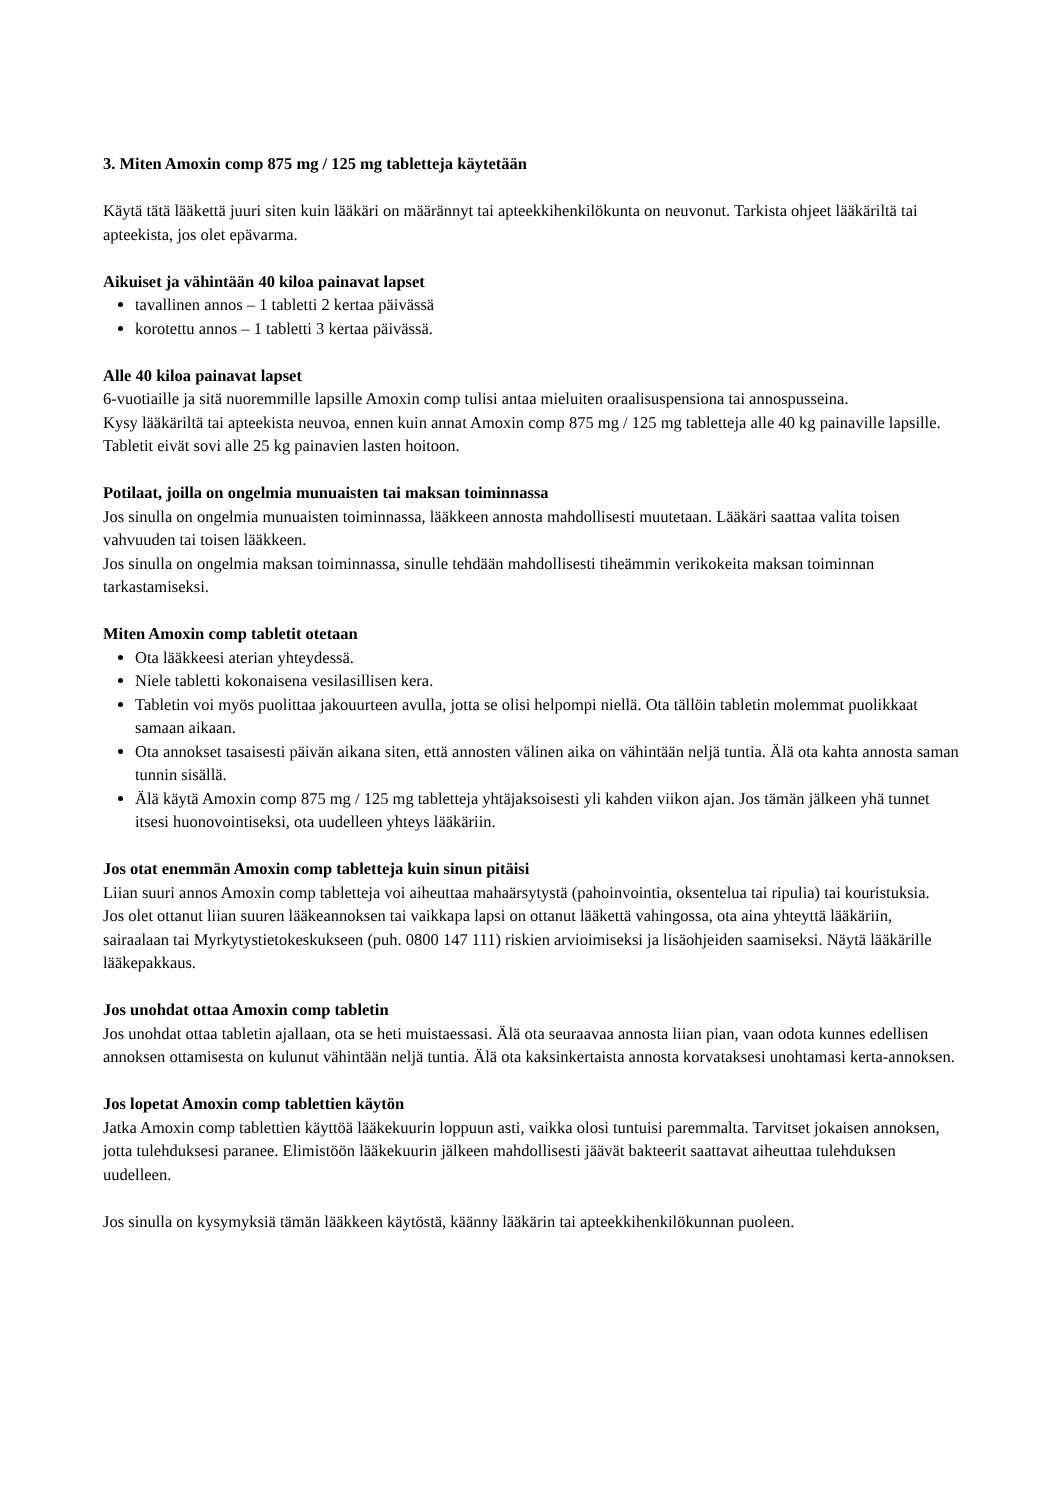3. Miten Amoxin comp 875 mg / 125 mg tabletteja käytetään
Käytä tätä lääkettä juuri siten kuin lääkäri on määrännyt tai apteekkihenkilökunta on neuvonut. Tarkista ohjeet lääkäriltä tai apteekista, jos olet epävarma.
Aikuiset ja vähintään 40 kiloa painavat lapset
tavallinen annos – 1 tabletti 2 kertaa päivässä
korotettu annos – 1 tabletti 3 kertaa päivässä.
Alle 40 kiloa painavat lapset
6-vuotiaille ja sitä nuoremmille lapsille Amoxin comp tulisi antaa mieluiten oraalisuspensiona tai annospusseina.
Kysy lääkäriltä tai apteekista neuvoa, ennen kuin annat Amoxin comp 875 mg / 125 mg tabletteja alle 40 kg painaville lapsille. Tabletit eivät sovi alle 25 kg painavien lasten hoitoon.
Potilaat, joilla on ongelmia munuaisten tai maksan toiminnassa
Jos sinulla on ongelmia munuaisten toiminnassa, lääkkeen annosta mahdollisesti muutetaan. Lääkäri saattaa valita toisen vahvuuden tai toisen lääkkeen.
Jos sinulla on ongelmia maksan toiminnassa, sinulle tehdään mahdollisesti tiheämmin verikokeita maksan toiminnan tarkastamiseksi.
Miten Amoxin comp tabletit otetaan
Ota lääkkeesi aterian yhteydessä.
Niele tabletti kokonaisena vesilasillisen kera.
Tabletin voi myös puolittaa jakouurteen avulla, jotta se olisi helpompi niellä. Ota tällöin tabletin molemmat puolikkaat samaan aikaan.
Ota annokset tasaisesti päivän aikana siten, että annosten välinen aika on vähintään neljä tuntia. Älä ota kahta annosta saman tunnin sisällä.
Älä käytä Amoxin comp 875 mg / 125 mg tabletteja yhtäjaksoisesti yli kahden viikon ajan. Jos tämän jälkeen yhä tunnet itsesi huonovointiseksi, ota uudelleen yhteys lääkäriin.
Jos otat enemmän Amoxin comp tabletteja kuin sinun pitäisi
Liian suuri annos Amoxin comp tabletteja voi aiheuttaa mahaärsytystä (pahoinvointia, oksentelua tai ripulia) tai kouristuksia.
Jos olet ottanut liian suuren lääkeannoksen tai vaikkapa lapsi on ottanut lääkettä vahingossa, ota aina yhteyttä lääkäriin, sairaalaan tai Myrkytystietokeskukseen (puh. 0800 147 111) riskien arvioimiseksi ja lisäohjeiden saamiseksi. Näytä lääkärille lääkepakkaus.
Jos unohdat ottaa Amoxin comp tabletin
Jos unohdat ottaa tabletin ajallaan, ota se heti muistaessasi. Älä ota seuraavaa annosta liian pian, vaan odota kunnes edellisen annoksen ottamisesta on kulunut vähintään neljä tuntia. Älä ota kaksinkertaista annosta korvataksesi unohtamasi kerta-annoksen.
Jos lopetat Amoxin comp tablettien käytön
Jatka Amoxin comp tablettien käyttöä lääkekuurin loppuun asti, vaikka olosi tuntuisi paremmalta. Tarvitset jokaisen annoksen, jotta tulehduksesi paranee. Elimistöön lääkekuurin jälkeen mahdollisesti jäävät bakteerit saattavat aiheuttaa tulehduksen uudelleen.
Jos sinulla on kysymyksiä tämän lääkkeen käytöstä, käänny lääkärin tai apteekkihenkilökunnan puoleen.